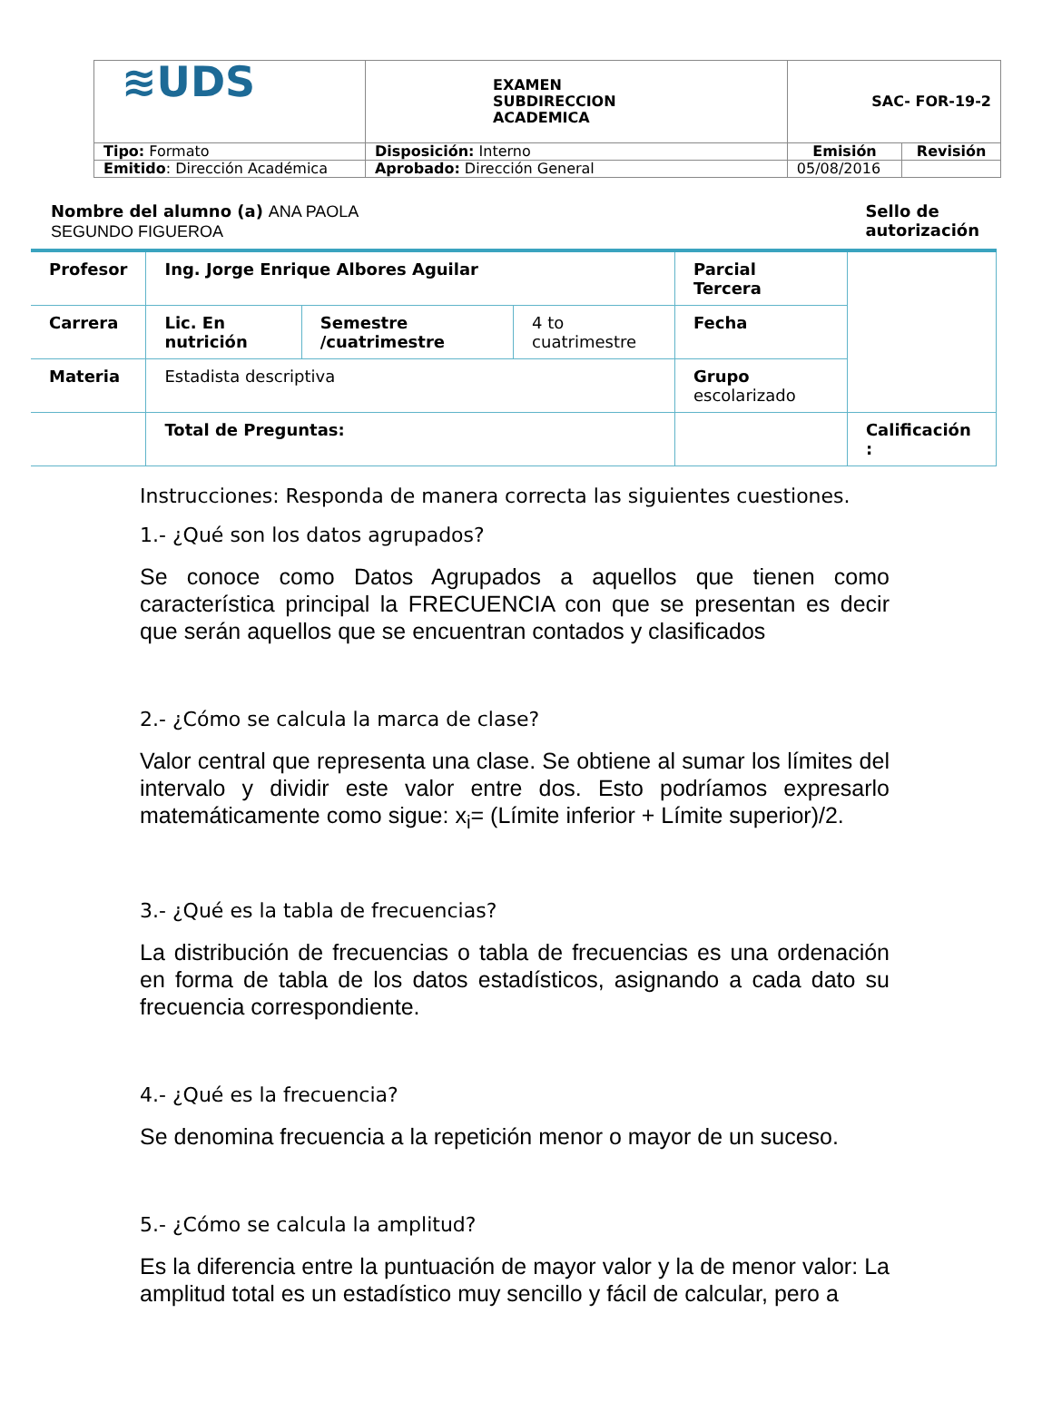| ≋UDS | EXAMEN SUBDIRECCION ACADEMICA | SAC- FOR-19-2 | |
| Tipo: Formato | Disposición: Interno | Emisión | Revisión |
| Emitido : Dirección Académica | Aprobado: Dirección General | 05/08/2016 | |
Nombre del alumno (a) ANA PAOLA
SEGUNDO FIGUEROA
Sello de
autorización
| Profesor | Ing. Jorge Enrique Albores Aguilar | | | Parcial Tercera | |
| Carrera | Lic. En nutrición | Semestre /cuatrimestre | 4 to cuatrimestre | Fecha | |
| Materia | Estadista descriptiva | | | Grupo escolarizado | |
| | Total de Preguntas: | | | | Calificación : |
Instrucciones: Responda de manera correcta las siguientes cuestiones.
1.- ¿Qué son los datos agrupados?
Se conoce como Datos Agrupados a aquellos que tienen como característica principal la FRECUENCIA con que se presentan es decir que serán aquellos que se encuentran contados y clasificados
2.- ¿Cómo se calcula la marca de clase?
Valor central que representa una clase. Se obtiene al sumar los límites del intervalo y dividir este valor entre dos. Esto podríamos expresarlo matemáticamente como sigue: x<sub>i</sub>= (Límite inferior + Límite superior)/2.
3.- ¿Qué es la tabla de frecuencias?
La distribución de frecuencias o tabla de frecuencias es una ordenación en forma de tabla de los datos estadísticos, asignando a cada dato su frecuencia correspondiente.
4.- ¿Qué es la frecuencia?
Se denomina frecuencia a la repetición menor o mayor de un suceso.
5.- ¿Cómo se calcula la amplitud?
Es la diferencia entre la puntuación de mayor valor y la de menor valor: La amplitud total es un estadístico muy sencillo y fácil de calcular, pero a